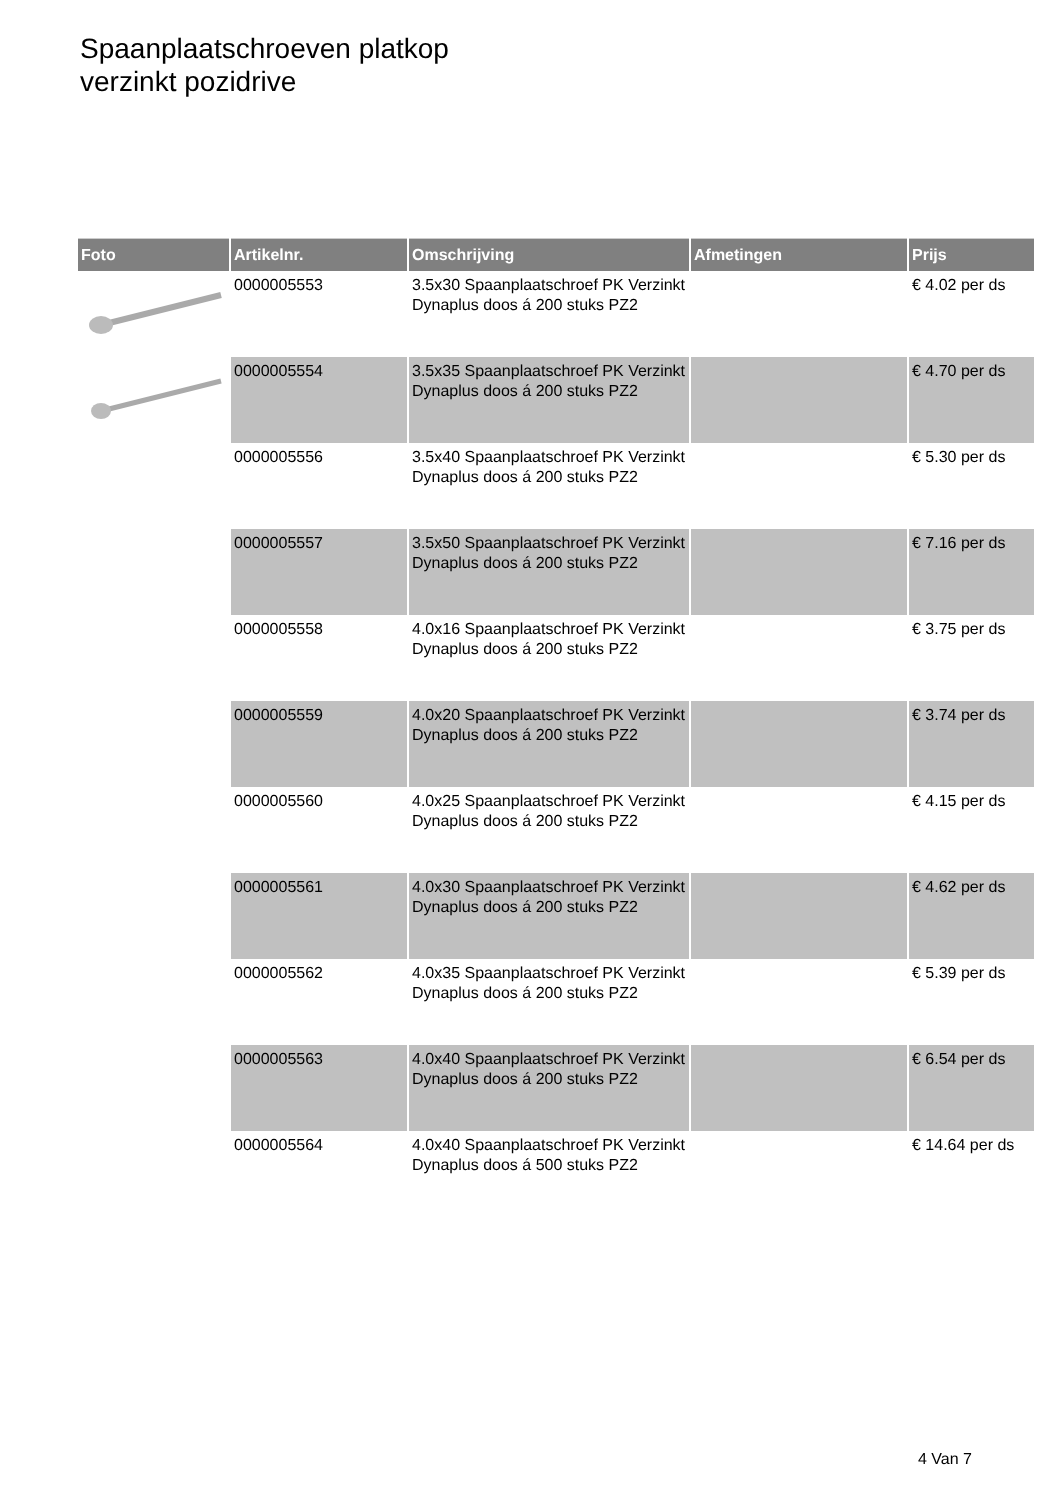Spaanplaatschroeven platkop
verzinkt pozidrive
| Foto | Artikelnr. | Omschrijving | Afmetingen | Prijs |
| --- | --- | --- | --- | --- |
| | 0000005553 | 3.5x30 Spaanplaatschroef PK Verzinkt Dynaplus doos á 200 stuks PZ2 | | € 4.02 per ds |
| | 0000005554 | 3.5x35 Spaanplaatschroef PK Verzinkt Dynaplus doos á 200 stuks PZ2 | | € 4.70 per ds |
| | 0000005556 | 3.5x40 Spaanplaatschroef PK Verzinkt Dynaplus doos á 200 stuks PZ2 | | € 5.30 per ds |
| | 0000005557 | 3.5x50 Spaanplaatschroef PK Verzinkt Dynaplus doos á 200 stuks PZ2 | | € 7.16 per ds |
| | 0000005558 | 4.0x16 Spaanplaatschroef PK Verzinkt Dynaplus doos á 200 stuks PZ2 | | € 3.75 per ds |
| | 0000005559 | 4.0x20 Spaanplaatschroef PK Verzinkt Dynaplus doos á 200 stuks PZ2 | | € 3.74 per ds |
| | 0000005560 | 4.0x25 Spaanplaatschroef PK Verzinkt Dynaplus doos á 200 stuks PZ2 | | € 4.15 per ds |
| | 0000005561 | 4.0x30 Spaanplaatschroef PK Verzinkt Dynaplus doos á 200 stuks PZ2 | | € 4.62 per ds |
| | 0000005562 | 4.0x35 Spaanplaatschroef PK Verzinkt Dynaplus doos á 200 stuks PZ2 | | € 5.39 per ds |
| | 0000005563 | 4.0x40 Spaanplaatschroef PK Verzinkt Dynaplus doos á 200 stuks PZ2 | | € 6.54 per ds |
| | 0000005564 | 4.0x40 Spaanplaatschroef PK Verzinkt Dynaplus doos á 500 stuks PZ2 | | € 14.64 per ds |
4 Van 7